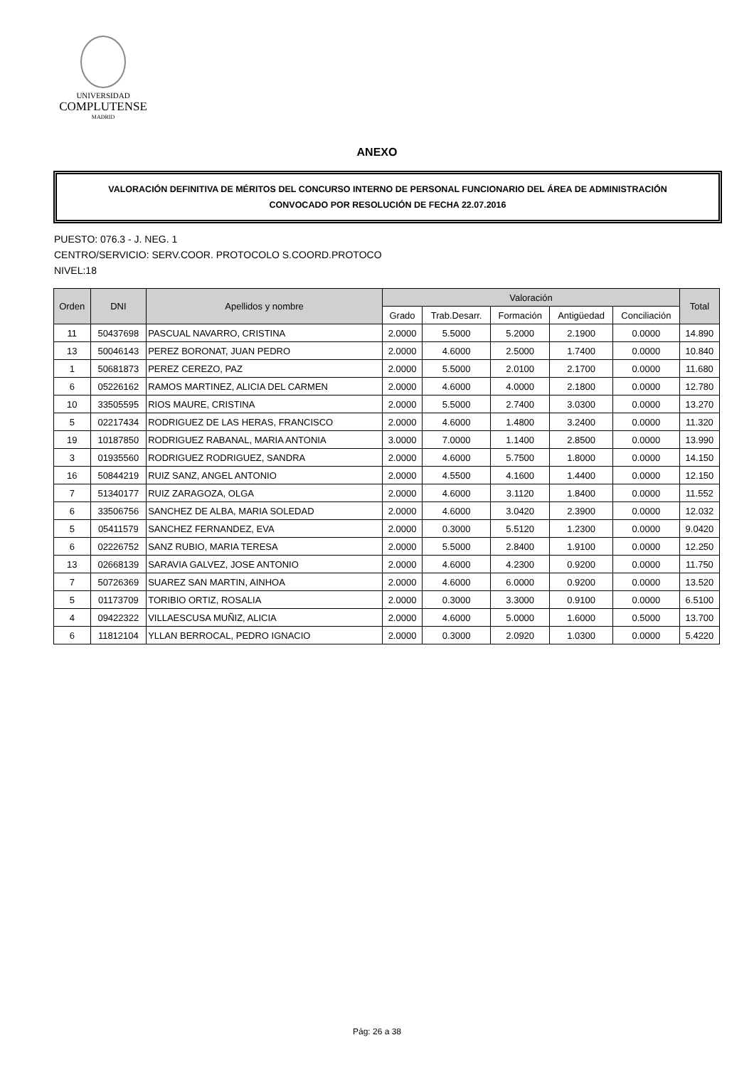UNIVERSIDAD
COMPLUTENSE
MADRID
ANEXO
VALORACIÓN DEFINITIVA DE MÉRITOS DEL CONCURSO INTERNO DE PERSONAL FUNCIONARIO DEL ÁREA DE ADMINISTRACIÓN
CONVOCADO POR RESOLUCIÓN DE FECHA 22.07.2016
PUESTO: 076.3 - J. NEG. 1
CENTRO/SERVICIO: SERV.COOR. PROTOCOLO S.COORD.PROTOCO
NIVEL:18
| Orden | DNI | Apellidos y nombre | Valoración | | | | | Total |
| --- | --- | --- | --- | --- | --- | --- | --- | --- |
| | | | Grado | Trab.Desarr. | Formación | Antigüedad | Conciliación | |
| 11 | 50437698 | PASCUAL NAVARRO, CRISTINA | 2.0000 | 5.5000 | 5.2000 | 2.1900 | 0.0000 | 14.890 |
| 13 | 50046143 | PEREZ BORONAT, JUAN PEDRO | 2.0000 | 4.6000 | 2.5000 | 1.7400 | 0.0000 | 10.840 |
| 1 | 50681873 | PEREZ CEREZO, PAZ | 2.0000 | 5.5000 | 2.0100 | 2.1700 | 0.0000 | 11.680 |
| 6 | 05226162 | RAMOS MARTINEZ, ALICIA DEL CARMEN | 2.0000 | 4.6000 | 4.0000 | 2.1800 | 0.0000 | 12.780 |
| 10 | 33505595 | RIOS MAURE, CRISTINA | 2.0000 | 5.5000 | 2.7400 | 3.0300 | 0.0000 | 13.270 |
| 5 | 02217434 | RODRIGUEZ DE LAS HERAS, FRANCISCO | 2.0000 | 4.6000 | 1.4800 | 3.2400 | 0.0000 | 11.320 |
| 19 | 10187850 | RODRIGUEZ RABANAL, MARIA ANTONIA | 3.0000 | 7.0000 | 1.1400 | 2.8500 | 0.0000 | 13.990 |
| 3 | 01935560 | RODRIGUEZ RODRIGUEZ, SANDRA | 2.0000 | 4.6000 | 5.7500 | 1.8000 | 0.0000 | 14.150 |
| 16 | 50844219 | RUIZ SANZ, ANGEL ANTONIO | 2.0000 | 4.5500 | 4.1600 | 1.4400 | 0.0000 | 12.150 |
| 7 | 51340177 | RUIZ ZARAGOZA, OLGA | 2.0000 | 4.6000 | 3.1120 | 1.8400 | 0.0000 | 11.552 |
| 6 | 33506756 | SANCHEZ DE ALBA, MARIA SOLEDAD | 2.0000 | 4.6000 | 3.0420 | 2.3900 | 0.0000 | 12.032 |
| 5 | 05411579 | SANCHEZ FERNANDEZ, EVA | 2.0000 | 0.3000 | 5.5120 | 1.2300 | 0.0000 | 9.0420 |
| 6 | 02226752 | SANZ RUBIO, MARIA TERESA | 2.0000 | 5.5000 | 2.8400 | 1.9100 | 0.0000 | 12.250 |
| 13 | 02668139 | SARAVIA GALVEZ, JOSE ANTONIO | 2.0000 | 4.6000 | 4.2300 | 0.9200 | 0.0000 | 11.750 |
| 7 | 50726369 | SUAREZ SAN MARTIN, AINHOA | 2.0000 | 4.6000 | 6.0000 | 0.9200 | 0.0000 | 13.520 |
| 5 | 01173709 | TORIBIO ORTIZ, ROSALIA | 2.0000 | 0.3000 | 3.3000 | 0.9100 | 0.0000 | 6.5100 |
| 4 | 09422322 | VILLAESCUSA MUÑIZ, ALICIA | 2.0000 | 4.6000 | 5.0000 | 1.6000 | 0.5000 | 13.700 |
| 6 | 11812104 | YLLAN BERROCAL, PEDRO IGNACIO | 2.0000 | 0.3000 | 2.0920 | 1.0300 | 0.0000 | 5.4220 |
Pág: 26 a 38